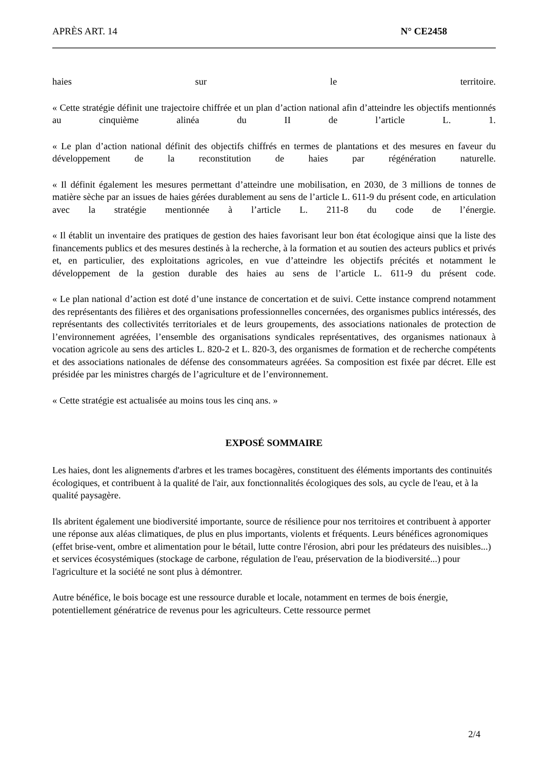APRÈS ART. 14 N° CE2458
haies sur le territoire.
« Cette stratégie définit une trajectoire chiffrée et un plan d’action national afin d’atteindre les objectifs mentionnés au cinquième alinéa du II de l’article L. 1.
« Le plan d’action national définit des objectifs chiffrés en termes de plantations et des mesures en faveur du développement de la reconstitution de haies par régénération naturelle.
« Il définit également les mesures permettant d’atteindre une mobilisation, en 2030, de 3 millions de tonnes de matière sèche par an issues de haies gérées durablement au sens de l’article L. 611-9 du présent code, en articulation avec la stratégie mentionnée à l’article L. 211-8 du code de l’énergie.
« Il établit un inventaire des pratiques de gestion des haies favorisant leur bon état écologique ainsi que la liste des financements publics et des mesures destinés à la recherche, à la formation et au soutien des acteurs publics et privés et, en particulier, des exploitations agricoles, en vue d’atteindre les objectifs précités et notamment le développement de la gestion durable des haies au sens de l’article L. 611-9 du présent code.
« Le plan national d’action est doté d’une instance de concertation et de suivi. Cette instance comprend notamment des représentants des filières et des organisations professionnelles concernées, des organismes publics intéressés, des représentants des collectivités territoriales et de leurs groupements, des associations nationales de protection de l’environnement agréées, l’ensemble des organisations syndicales représentatives, des organismes nationaux à vocation agricole au sens des articles L. 820-2 et L. 820-3, des organismes de formation et de recherche compétents et des associations nationales de défense des consommateurs agréées. Sa composition est fixée par décret. Elle est présidée par les ministres chargés de l’agriculture et de l’environnement.
« Cette stratégie est actualisée au moins tous les cinq ans. »
EXPOSÉ SOMMAIRE
Les haies, dont les alignements d'arbres et les trames bocagères, constituent des éléments importants des continuités écologiques, et contribuent à la qualité de l'air, aux fonctionnalités écologiques des sols, au cycle de l'eau, et à la qualité paysagère.
Ils abritent également une biodiversité importante, source de résilience pour nos territoires et contribuent à apporter une réponse aux aléas climatiques, de plus en plus importants, violents et fréquents. Leurs bénéfices agronomiques (effet brise-vent, ombre et alimentation pour le bétail, lutte contre l'érosion, abri pour les prédateurs des nuisibles...) et services écosystémiques (stockage de carbone, régulation de l'eau, préservation de la biodiversité...) pour l'agriculture et la société ne sont plus à démontrer.
Autre bénéfice, le bois bocage est une ressource durable et locale, notamment en termes de bois énergie, potentiellement génératrice de revenus pour les agriculteurs. Cette ressource permet
2/4